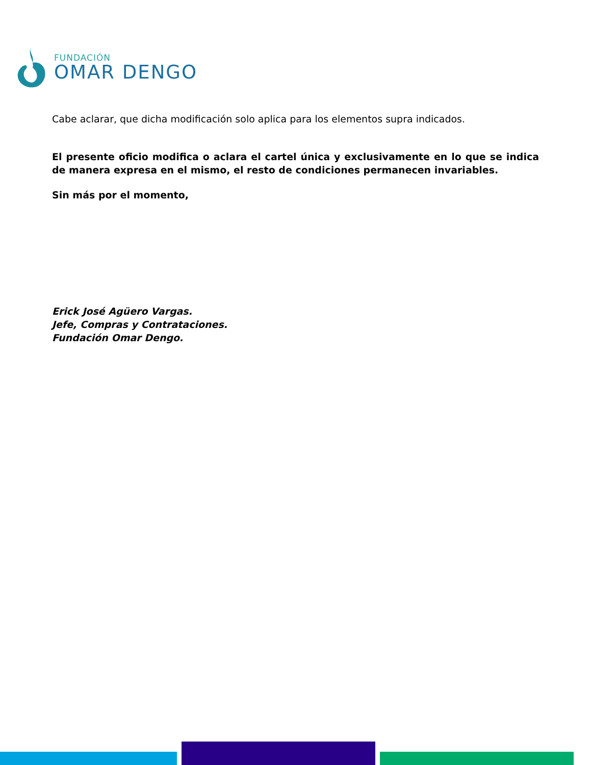FUNDACIÓN
OMAR DENGO
Cabe aclarar, que dicha modificación solo aplica para los elementos supra indicados.
El presente oficio modifica o aclara el cartel única y exclusivamente en lo que se indica de manera expresa en el mismo, el resto de condiciones permanecen invariables.
Sin más por el momento,
Erick José Agüero Vargas.
Jefe, Compras y Contrataciones.
Fundación Omar Dengo.